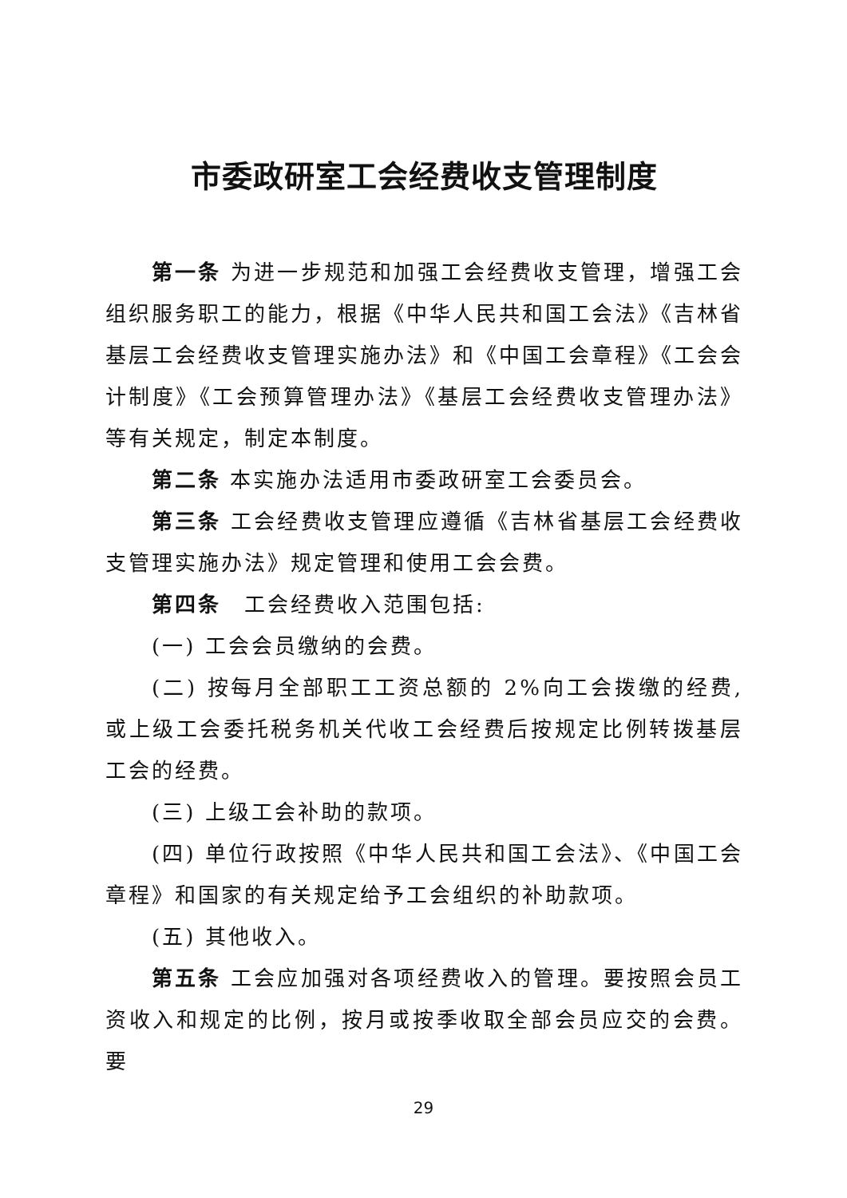市委政研室工会经费收支管理制度
第一条 为进一步规范和加强工会经费收支管理，增强工会组织服务职工的能力，根据《中华人民共和国工会法》《吉林省基层工会经费收支管理实施办法》和《中国工会章程》《工会会计制度》《工会预算管理办法》《基层工会经费收支管理办法》等有关规定，制定本制度。
第二条 本实施办法适用市委政研室工会委员会。
第三条 工会经费收支管理应遵循《吉林省基层工会经费收支管理实施办法》规定管理和使用工会会费。
第四条　工会经费收入范围包括:
(一) 工会会员缴纳的会费。
(二) 按每月全部职工工资总额的 2%向工会拨缴的经费,或上级工会委托税务机关代收工会经费后按规定比例转拨基层工会的经费。
(三) 上级工会补助的款项。
(四) 单位行政按照《中华人民共和国工会法》、《中国工会章程》和国家的有关规定给予工会组织的补助款项。
(五) 其他收入。
第五条 工会应加强对各项经费收入的管理。要按照会员工资收入和规定的比例，按月或按季收取全部会员应交的会费。要
29